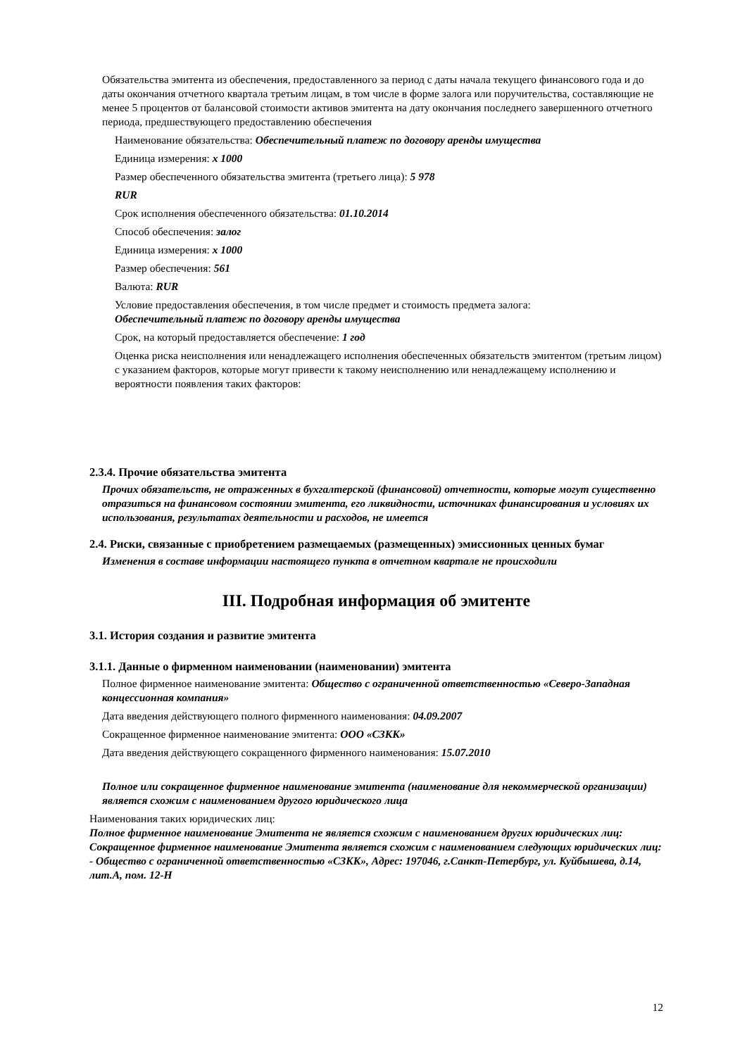Обязательства эмитента из обеспечения, предоставленного за период с даты начала текущего финансового года и до даты окончания отчетного квартала третьим лицам, в том числе в форме залога или поручительства, составляющие не менее 5 процентов от балансовой стоимости активов эмитента на дату окончания последнего завершенного отчетного периода, предшествующего предоставлению обеспечения
Наименование обязательства: Обеспечительный платеж по договору аренды имущества
Единица измерения: x 1000
Размер обеспеченного обязательства эмитента (третьего лица): 5 978
RUR
Срок исполнения обеспеченного обязательства: 01.10.2014
Способ обеспечения: залог
Единица измерения: x 1000
Размер обеспечения: 561
Валюта: RUR
Условие предоставления обеспечения, в том числе предмет и стоимость предмета залога:
Обеспечительный платеж по договору аренды имущества
Срок, на который предоставляется обеспечение: 1 год
Оценка риска неисполнения или ненадлежащего исполнения обеспеченных обязательств эмитентом (третьим лицом) с указанием факторов, которые могут привести к такому неисполнению или ненадлежащему исполнению и вероятности появления таких факторов:
2.3.4. Прочие обязательства эмитента
Прочих обязательств, не отраженных в бухгалтерской (финансовой) отчетности, которые могут существенно отразиться на финансовом состоянии эмитента, его ликвидности, источниках финансирования и условиях их использования, результатах деятельности и расходов, не имеется
2.4. Риски, связанные с приобретением размещаемых (размещенных) эмиссионных ценных бумаг
Изменения в составе информации настоящего пункта в отчетном квартале не происходили
III. Подробная информация об эмитенте
3.1. История создания и развитие эмитента
3.1.1. Данные о фирменном наименовании (наименовании) эмитента
Полное фирменное наименование эмитента: Общество с ограниченной ответственностью «Северо-Западная концессионная компания»
Дата введения действующего полного фирменного наименования: 04.09.2007
Сокращенное фирменное наименование эмитента: ООО «СЗКК»
Дата введения действующего сокращенного фирменного наименования: 15.07.2010
Полное или сокращенное фирменное наименование эмитента (наименование для некоммерческой организации) является схожим с наименованием другого юридического лица
Наименования таких юридических лиц:
Полное фирменное наименование Эмитента не является схожим с наименованием других юридических лиц:
Сокращенное фирменное наименование Эмитента является схожим с наименованием следующих юридических лиц:
- Общество с ограниченной ответственностью «СЗКК», Адрес: 197046, г.Санкт-Петербург, ул. Куйбышева, д.14, лит.А, пом. 12-Н
12